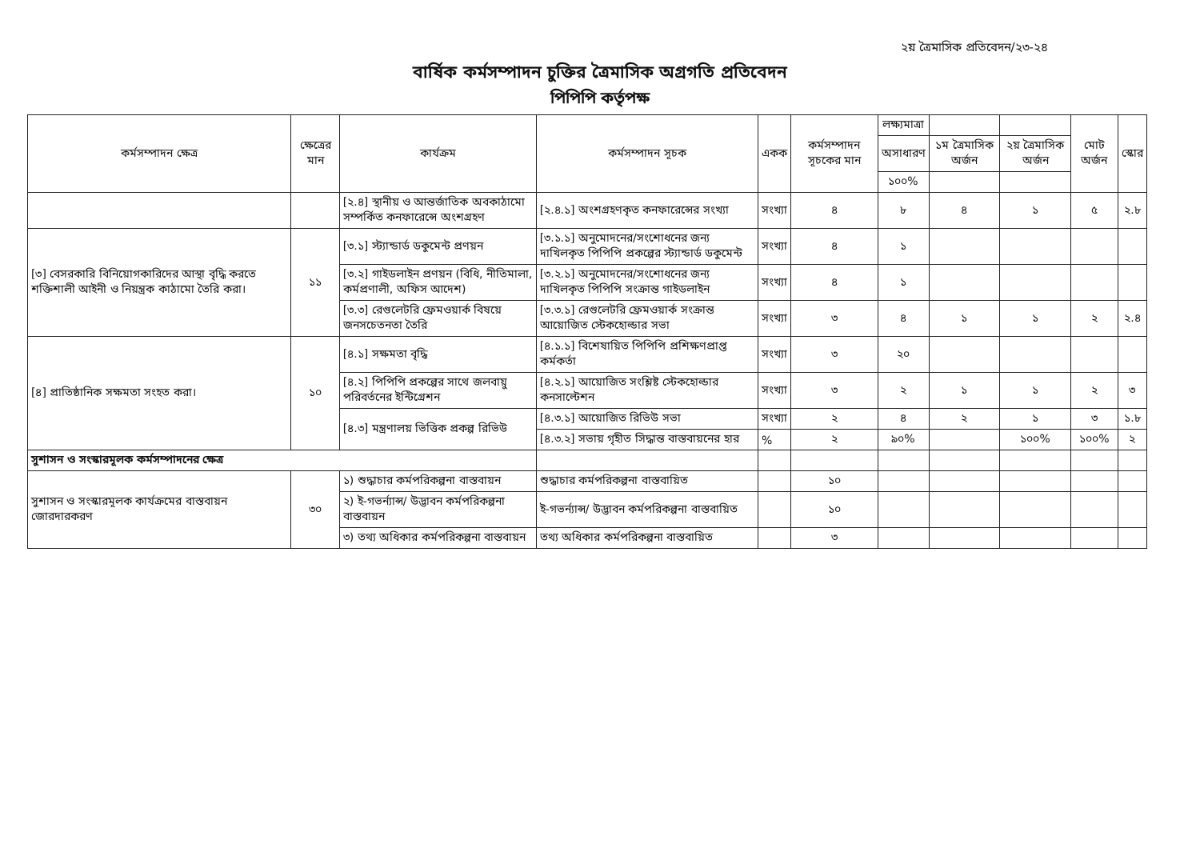২য় ত্রৈমাসিক প্রতিবেদন/২৩-২৪
বার্ষিক কর্মসম্পাদন চুক্তির ত্রৈমাসিক অগ্রগতি প্রতিবেদন
পিপিপি কর্তৃপক্ষ
| কর্মসম্পাদন ক্ষেত্র | ক্ষেত্রের মান | কার্যক্রম | কর্মসম্পাদন সূচক | একক | কর্মসম্পাদন সূচকের মান | লক্ষ্যমাত্রা | | | মোট অর্জন | স্কোর |
| --- | --- | --- | --- | --- | --- | --- | --- | --- | --- | --- |
| | | | | | | অসাধারণ | ১ম ত্রৈমাসিক অর্জন | ২য় ত্রৈমাসিক অর্জন | | |
| | | | | | | ১০০% | | | | |
| | | [২.৪] স্থানীয় ও আন্তর্জাতিক অবকাঠামো সম্পর্কিত কনফারেন্সে অংশগ্রহণ | [২.৪.১] অংশগ্রহণকৃত কনফারেন্সের সংখ্যা | সংখ্যা | ৪ | ৮ | ৪ | ১ | ৫ | ২.৮ |
| [৩] বেসরকারি বিনিয়োগকারিদের আস্থা বৃদ্ধি করতে শক্তিশালী আইনী ও নিয়ন্ত্রক কাঠামো তৈরি করা। | ১১ | [৩.১] স্ট্যান্ডার্ড ডকুমেন্ট প্রণয়ন | [৩.১.১] অনুমোদনের/সংশোধনের জন্য দাখিলকৃত পিপিপি প্রকল্পের স্ট্যান্ডার্ড ডকুমেন্ট | সংখ্যা | ৪ | ১ | | | | |
| | | [৩.২] গাইডলাইন প্রণয়ন (বিধি, নীতিমালা, কর্মপ্রণালী, অফিস আদেশ) | [৩.২.১] অনুমোদনের/সংশোধনের জন্য দাখিলকৃত পিপিপি সংক্রান্ত গাইডলাইন | সংখ্যা | ৪ | ১ | | | | |
| | | [৩.৩] রেগুলেটরি ফ্রেমওয়ার্ক বিষয়ে জনসচেতনতা তৈরি | [৩.৩.১] রেগুলেটরি ফ্রেমওয়ার্ক সংক্রান্ত আয়োজিত স্টেকহোল্ডার সভা | সংখ্যা | ৩ | ৪ | ১ | ১ | ২ | ২.৪ |
| [৪] প্রাতিষ্ঠানিক সক্ষমতা সংহত করা। | ১০ | [৪.১] সক্ষমতা বৃদ্ধি | [৪.১.১] বিশেষায়িত পিপিপি প্রশিক্ষণপ্রাপ্ত কর্মকর্তা | সংখ্যা | ৩ | ২০ | | | | |
| | | [৪.২] পিপিপি প্রকল্পের সাথে জলবায়ু পরিবর্তনের ইন্টিগ্রেশন | [৪.২.১] আয়োজিত সংশ্লিষ্ট স্টেকহোল্ডার কনসাল্টেশন | সংখ্যা | ৩ | ২ | ১ | ১ | ২ | ৩ |
| | | [৪.৩] মন্ত্রণালয় ভিত্তিক প্রকল্প রিভিউ | [৪.৩.১] আয়োজিত রিভিউ সভা | সংখ্যা | ২ | ৪ | ২ | ১ | ৩ | ১.৮ |
| | | | [৪.৩.২] সভায় গৃহীত সিদ্ধান্ত বাস্তবায়নের হার | % | ২ | ৯০% | | ১০০% | ১০০% | ২ |
| সুশাসন ও সংস্কারমূলক কর্মসম্পাদনের ক্ষেত্র | | | | | | | | | | |
| সুশাসন ও সংস্কারমূলক কার্যক্রমের বাস্তবায়ন জোরদারকরণ | ৩০ | ১) শুদ্ধাচার কর্মপরিকল্পনা বাস্তবায়ন | শুদ্ধাচার কর্মপরিকল্পনা বাস্তবায়িত | | ১০ | | | | | |
| | | ২) ই-গভর্ন্যান্স/ উদ্ভাবন কর্মপরিকল্পনা বাস্তবায়ন | ই-গভর্ন্যান্স/ উদ্ভাবন কর্মপরিকল্পনা বাস্তবায়িত | | ১০ | | | | | |
| | | ৩) তথ্য অধিকার কর্মপরিকল্পনা বাস্তবায়ন | তথ্য অধিকার কর্মপরিকল্পনা বাস্তবায়িত | | ৩ | | | | | |